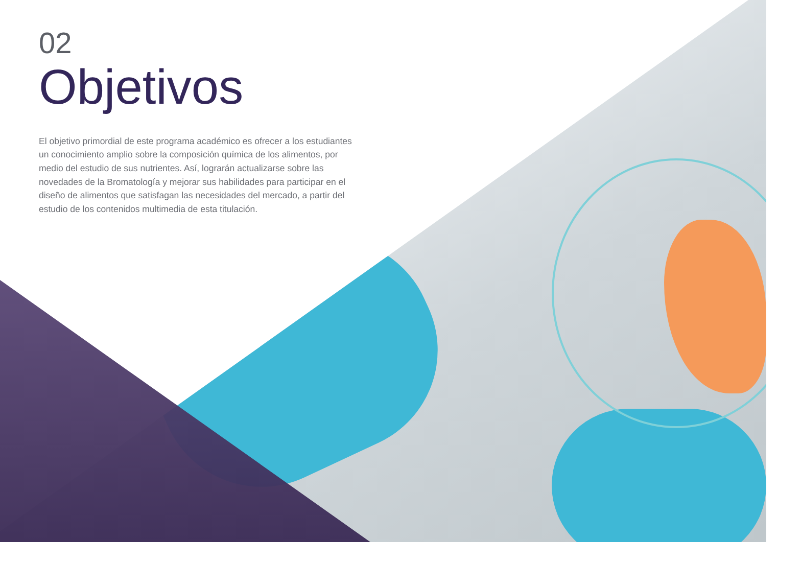02
Objetivos
El objetivo primordial de este programa académico es ofrecer a los estudiantes un conocimiento amplio sobre la composición química de los alimentos, por medio del estudio de sus nutrientes. Así, lograrán actualizarse sobre las novedades de la Bromatología y mejorar sus habilidades para participar en el diseño de alimentos que satisfagan las necesidades del mercado, a partir del estudio de los contenidos multimedia de esta titulación.